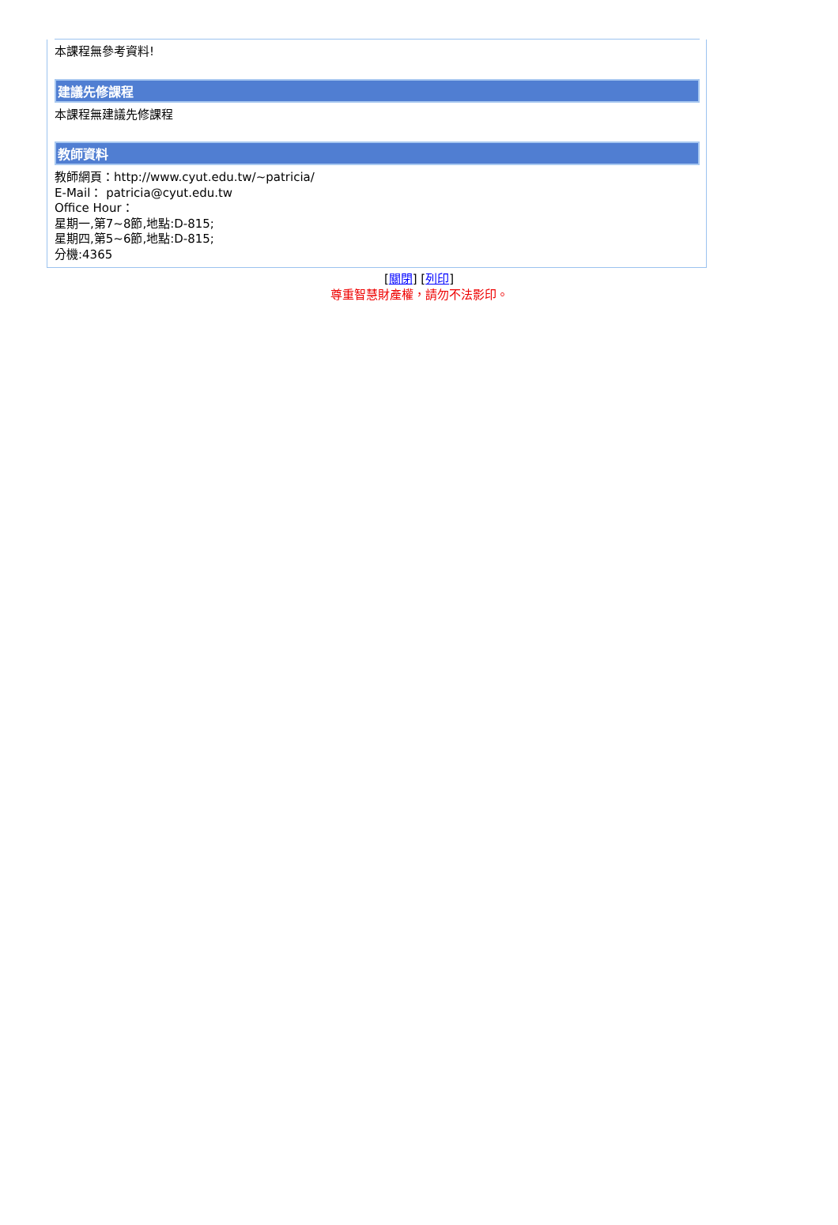本課程無參考資料!
建議先修課程
本課程無建議先修課程
教師資料
教師網頁：http://www.cyut.edu.tw/~patricia/
E-Mail： patricia@cyut.edu.tw
Office Hour：
星期一,第7~8節,地點:D-815;
星期四,第5~6節,地點:D-815;
分機:4365
[關閉] [列印]
尊重智慧財產權，請勿不法影印。